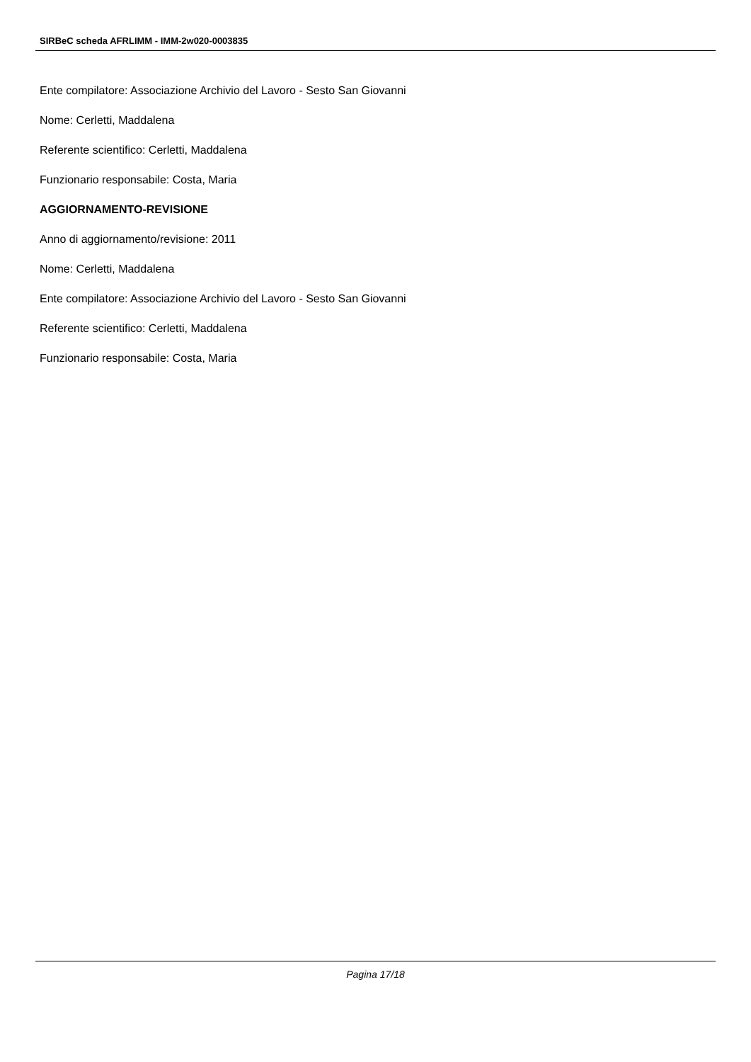SIRBeC scheda AFRLIMM - IMM-2w020-0003835
Ente compilatore: Associazione Archivio del Lavoro - Sesto San Giovanni
Nome: Cerletti, Maddalena
Referente scientifico: Cerletti, Maddalena
Funzionario responsabile: Costa, Maria
AGGIORNAMENTO-REVISIONE
Anno di aggiornamento/revisione: 2011
Nome: Cerletti, Maddalena
Ente compilatore: Associazione Archivio del Lavoro - Sesto San Giovanni
Referente scientifico: Cerletti, Maddalena
Funzionario responsabile: Costa, Maria
Pagina 17/18